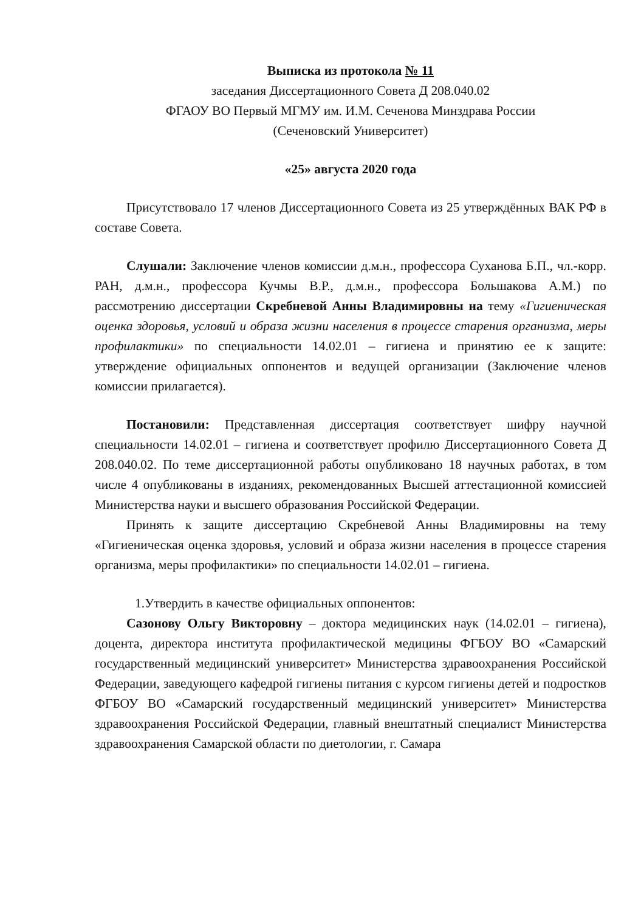Выписка из протокола № 11
заседания Диссертационного Совета Д 208.040.02
ФГАОУ ВО Первый МГМУ им. И.М. Сеченова Минздрава России
(Сеченовский Университет)
«25» августа 2020 года
Присутствовало 17 членов Диссертационного Совета из 25 утверждённых ВАК РФ в составе Совета.
Слушали: Заключение членов комиссии д.м.н., профессора Суханова Б.П., чл.-корр. РАН, д.м.н., профессора Кучмы В.Р., д.м.н., профессора Большакова А.М.) по рассмотрению диссертации Скребневой Анны Владимировны на тему «Гигиеническая оценка здоровья, условий и образа жизни населения в процессе старения организма, меры профилактики» по специальности 14.02.01 – гигиена и принятию ее к защите: утверждение официальных оппонентов и ведущей организации (Заключение членов комиссии прилагается).
Постановили: Представленная диссертация соответствует шифру научной специальности 14.02.01 – гигиена и соответствует профилю Диссертационного Совета Д 208.040.02. По теме диссертационной работы опубликовано 18 научных работах, в том числе 4 опубликованы в изданиях, рекомендованных Высшей аттестационной комиссией Министерства науки и высшего образования Российской Федерации.
Принять к защите диссертацию Скребневой Анны Владимировны на тему «Гигиеническая оценка здоровья, условий и образа жизни населения в процессе старения организма, меры профилактики» по специальности 14.02.01 – гигиена.
1.Утвердить в качестве официальных оппонентов:
Сазонову Ольгу Викторовну – доктора медицинских наук (14.02.01 – гигиена), доцента, директора института профилактической медицины ФГБОУ ВО «Самарский государственный медицинский университет» Министерства здравоохранения Российской Федерации, заведующего кафедрой гигиены питания с курсом гигиены детей и подростков ФГБОУ ВО «Самарский государственный медицинский университет» Министерства здравоохранения Российской Федерации, главный внештатный специалист Министерства здравоохранения Самарской области по диетологии, г. Самара